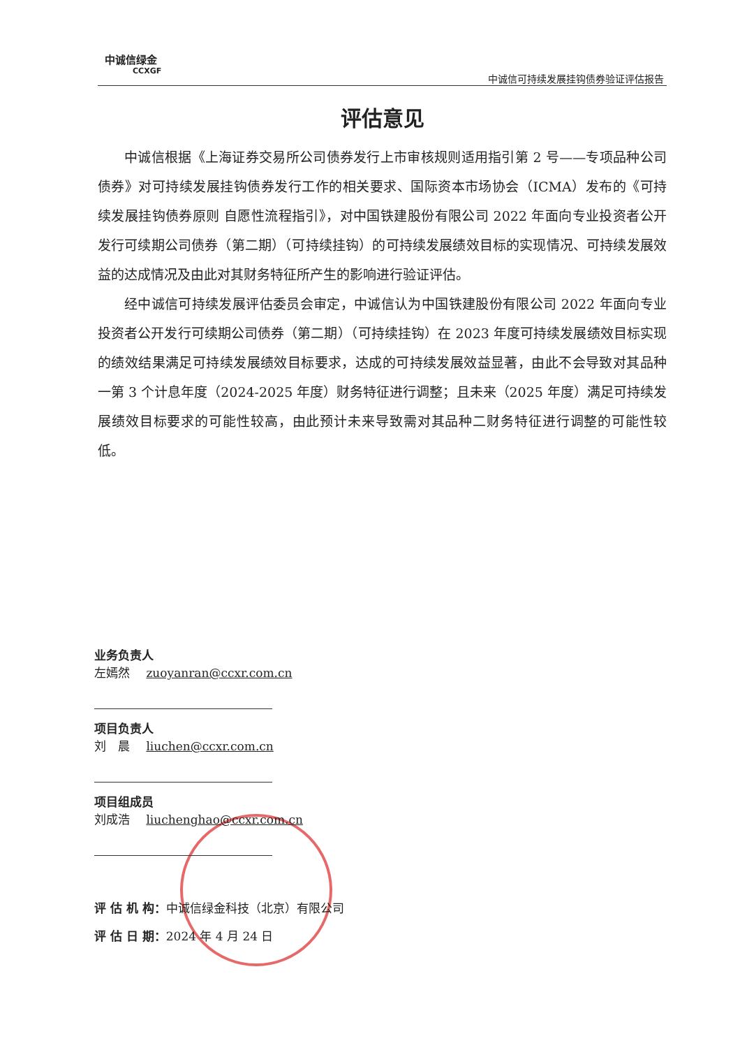中诚信绿金
CCXGF
中诚信可持续发展挂钩债券验证评估报告
评估意见
中诚信根据《上海证券交易所公司债券发行上市审核规则适用指引第 2 号——专项品种公司债券》对可持续发展挂钩债券发行工作的相关要求、国际资本市场协会（ICMA）发布的《可持续发展挂钩债券原则 自愿性流程指引》，对中国铁建股份有限公司 2022 年面向专业投资者公开发行可续期公司债券（第二期）（可持续挂钩）的可持续发展绩效目标的实现情况、可持续发展效益的达成情况及由此对其财务特征所产生的影响进行验证评估。
经中诚信可持续发展评估委员会审定，中诚信认为中国铁建股份有限公司 2022 年面向专业投资者公开发行可续期公司债券（第二期）（可持续挂钩）在 2023 年度可持续发展绩效目标实现的绩效结果满足可持续发展绩效目标要求，达成的可持续发展效益显著，由此不会导致对其品种一第 3 个计息年度（2024-2025 年度）财务特征进行调整；且未来（2025 年度）满足可持续发展绩效目标要求的可能性较高，由此预计未来导致需对其品种二财务特征进行调整的可能性较低。
业务负责人
左嫣然 zuoyanran@ccxr.com.cn
项目负责人
刘　晨 liuchen@ccxr.com.cn
项目组成员
刘成浩 liuchenghao@ccxr.com.cn
评 估 机 构：中诚信绿金科技（北京）有限公司
评 估 日 期：2024 年 4 月 24 日